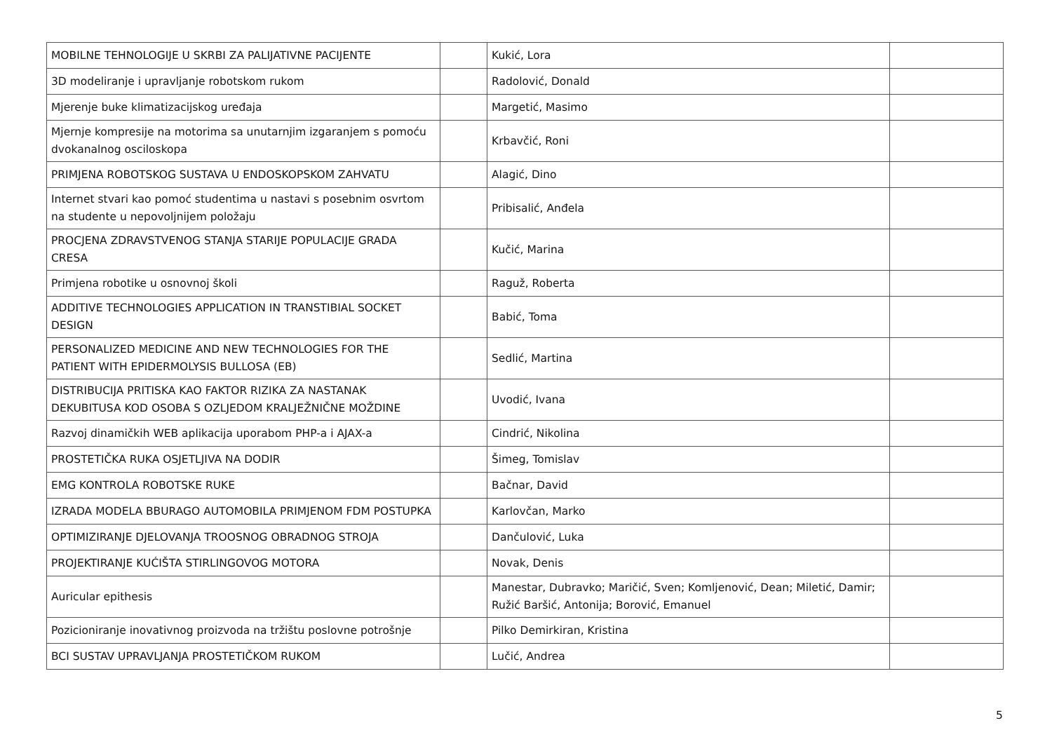| MOBILNE TEHNOLOGIJE U SKRBI ZA PALIJATIVNE PACIJENTE | | Kukić, Lora | |
| 3D modeliranje i upravljanje robotskom rukom | | Radolović, Donald | |
| Mjerenje buke klimatizacijskog uređaja | | Margetić, Masimo | |
| Mjernje kompresije na motorima sa unutarnjim izgaranjem s pomoću dvokanalnog osciloskopa | | Krbavčić, Roni | |
| PRIMJENA ROBOTSKOG SUSTAVA U ENDOSKOPSKOM ZAHVATU | | Alagić, Dino | |
| Internet stvari kao pomoć studentima u nastavi s posebnim osvrtom na studente u nepovoljnijem položaju | | Pribisalić, Anđela | |
| PROCJENA ZDRAVSTVENOG STANJA STARIJE POPULACIJE GRADA CRESA | | Kučić, Marina | |
| Primjena robotike u osnovnoj školi | | Raguž, Roberta | |
| ADDITIVE TECHNOLOGIES APPLICATION IN TRANSTIBIAL SOCKET DESIGN | | Babić, Toma | |
| PERSONALIZED MEDICINE AND NEW TECHNOLOGIES FOR THE PATIENT WITH EPIDERMOLYSIS BULLOSA (EB) | | Sedlić, Martina | |
| DISTRIBUCIJA PRITISKA KAO FAKTOR RIZIKA ZA NASTANAK DEKUBITUSA KOD OSOBA S OZLJEDOM KRALJEŽNIČNE MOŽDINE | | Uvodić, Ivana | |
| Razvoj dinamičkih WEB aplikacija uporabom PHP-a i AJAX-a | | Cindrić, Nikolina | |
| PROSTETIČKA RUKA OSJETLJIVA NA DODIR | | Šimeg, Tomislav | |
| EMG KONTROLA ROBOTSKE RUKE | | Bačnar, David | |
| IZRADA MODELA BBURAGO AUTOMOBILA PRIMJENOM FDM POSTUPKA | | Karlovčan, Marko | |
| OPTIMIZIRANJE DJELOVANJA TROOSNOG OBRADNOG STROJA | | Dančulović, Luka | |
| PROJEKTIRANJE KUĆIŠTA STIRLINGOVOG MOTORA | | Novak, Denis | |
| Auricular epithesis | | Manestar, Dubravko; Maričić, Sven; Komljenović, Dean; Miletić, Damir; Ružić Baršić, Antonija; Borović, Emanuel | |
| Pozicioniranje inovativnog proizvoda na tržištu poslovne potrošnje | | Pilko Demirkiran, Kristina | |
| BCI SUSTAV UPRAVLJANJA PROSTETIČKOM RUKOM | | Lučić, Andrea | |
5